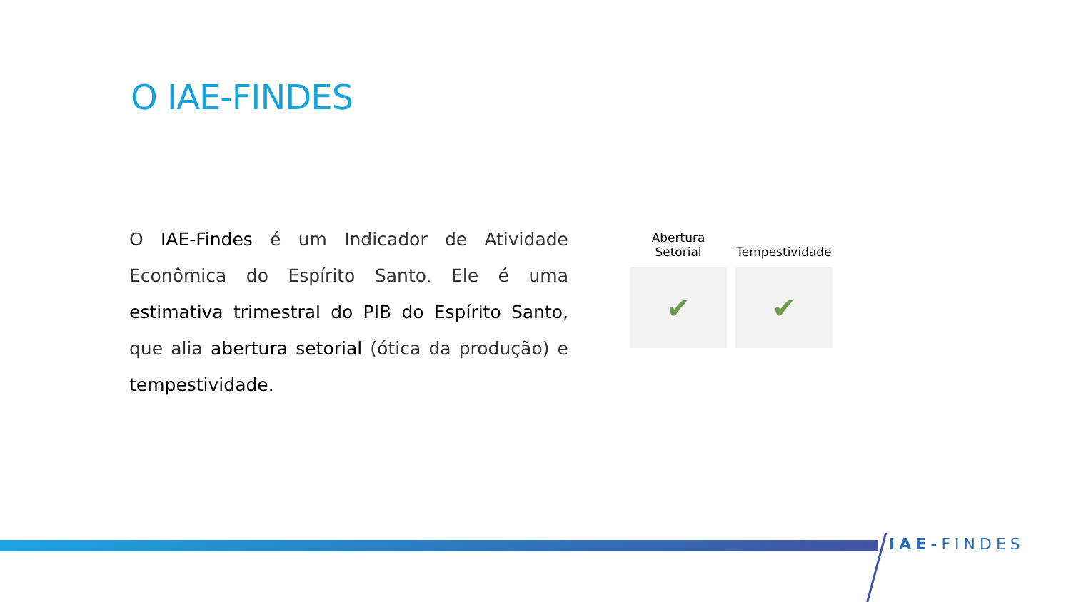O IAE-FINDES
O IAE-Findes é um Indicador de Atividade Econômica do Espírito Santo. Ele é uma estimativa trimestral do PIB do Espírito Santo, que alia abertura setorial (ótica da produção) e tempestividade.
Abertura
Setorial
✔
Tempestividade
✔
IAE-FINDES